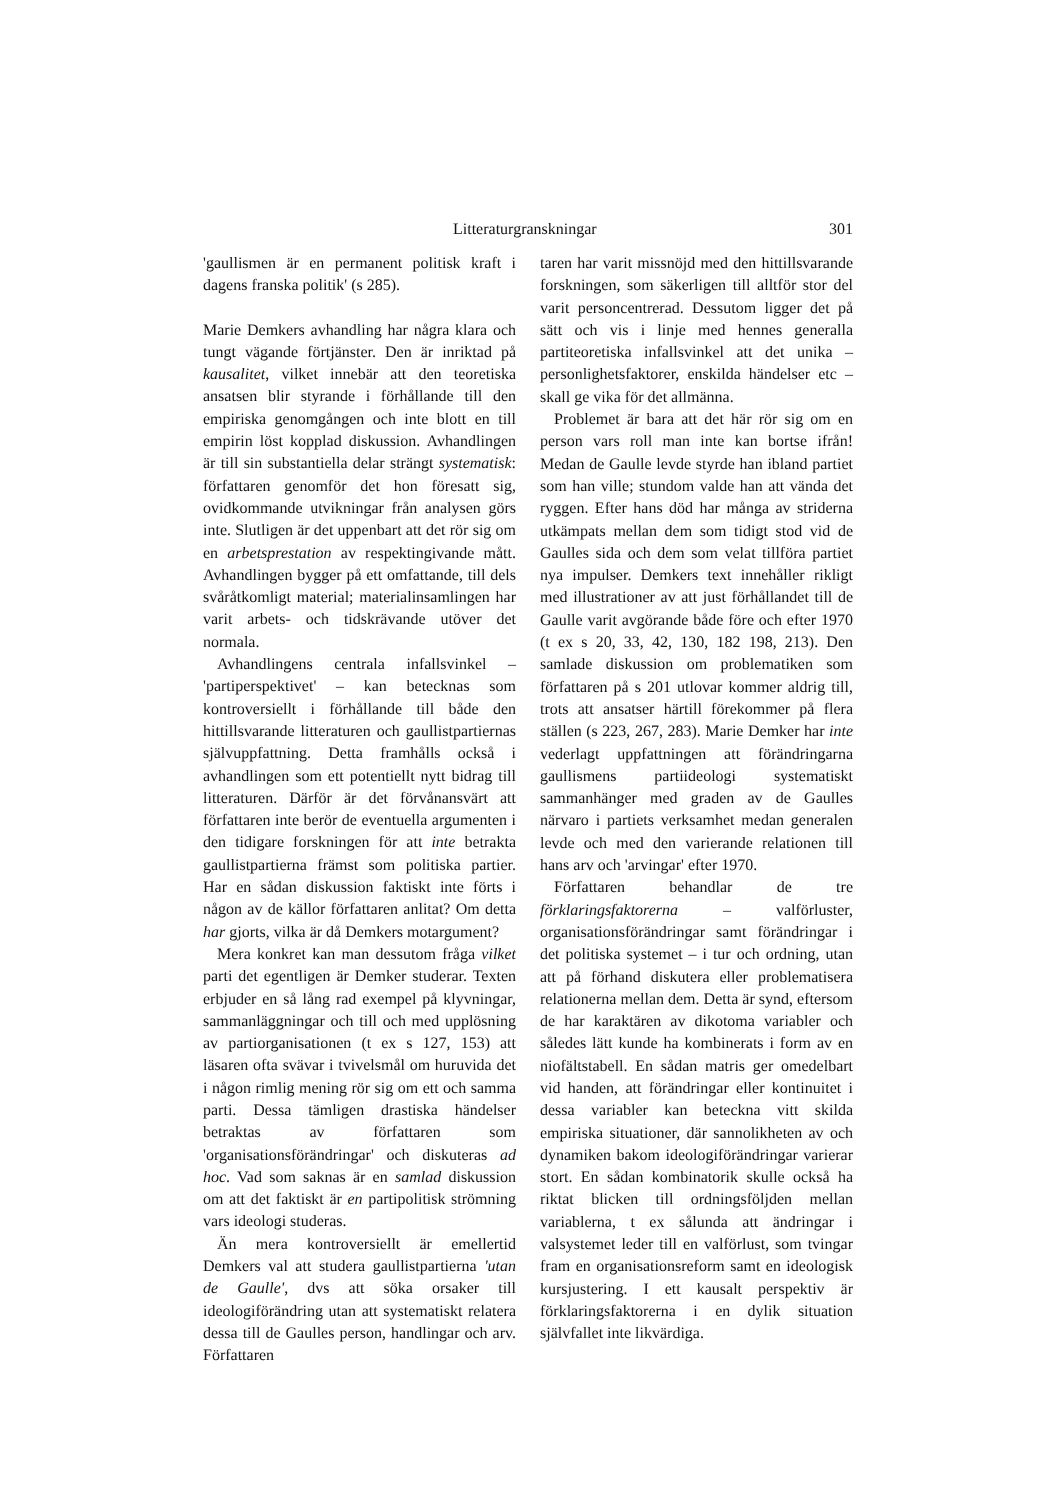Litteraturgranskningar 301
'gaullismen är en permanent politisk kraft i dagens franska politik' (s 285).
Marie Demkers avhandling har några klara och tungt vägande förtjänster. Den är inriktad på kausalitet, vilket innebär att den teoretiska ansatsen blir styrande i förhållande till den empiriska genomgången och inte blott en till empirin löst kopplad diskussion. Avhandlingen är till sin substantiella delar strängt systematisk: författaren genomför det hon föresatt sig, ovidkommande utvikningar från analysen görs inte. Slutligen är det uppenbart att det rör sig om en arbetsprestation av respektingivande mått. Avhandlingen bygger på ett omfattande, till dels svåråtkomligt material; materialinsamlingen har varit arbets- och tidskrävande utöver det normala.
Avhandlingens centrala infallsvinkel – 'partiperspektivet' – kan betecknas som kontroversiellt i förhållande till både den hittillsvarande litteraturen och gaullistpartiernas självuppfattning. Detta framhålls också i avhandlingen som ett potentiellt nytt bidrag till litteraturen. Därför är det förvånansvärt att författaren inte berör de eventuella argumenten i den tidigare forskningen för att inte betrakta gaullistpartierna främst som politiska partier. Har en sådan diskussion faktiskt inte förts i någon av de källor författaren anlitat? Om detta har gjorts, vilka är då Demkers motargument?
Mera konkret kan man dessutom fråga vilket parti det egentligen är Demker studerar. Texten erbjuder en så lång rad exempel på klyvningar, sammanläggningar och till och med upplösning av partiorganisationen (t ex s 127, 153) att läsaren ofta svävar i tvivelsmål om huruvida det i någon rimlig mening rör sig om ett och samma parti. Dessa tämligen drastiska händelser betraktas av författaren som 'organisationsförändringar' och diskuteras ad hoc. Vad som saknas är en samlad diskussion om att det faktiskt är en partipolitisk strömning vars ideologi studeras.
Än mera kontroversiellt är emellertid Demkers val att studera gaullistpartierna 'utan de Gaulle', dvs att söka orsaker till ideologiförändring utan att systematiskt relatera dessa till de Gaulles person, handlingar och arv. Författaren
taren har varit missnöjd med den hittillsvarande forskningen, som säkerligen till alltför stor del varit personcentrerad. Dessutom ligger det på sätt och vis i linje med hennes generalla partiteoretiska infallsvinkel att det unika – personlighetsfaktorer, enskilda händelser etc – skall ge vika för det allmänna.
Problemet är bara att det här rör sig om en person vars roll man inte kan bortse ifrån! Medan de Gaulle levde styrde han ibland partiet som han ville; stundom valde han att vända det ryggen. Efter hans död har många av striderna utkämpats mellan dem som tidigt stod vid de Gaulles sida och dem som velat tillföra partiet nya impulser. Demkers text innehåller rikligt med illustrationer av att just förhållandet till de Gaulle varit avgörande både före och efter 1970 (t ex s 20, 33, 42, 130, 182 198, 213). Den samlade diskussion om problematiken som författaren på s 201 utlovar kommer aldrig till, trots att ansatser härtill förekommer på flera ställen (s 223, 267, 283). Marie Demker har inte vederlagt uppfattningen att förändringarna gaullismens partiideologi systematiskt sammanhänger med graden av de Gaulles närvaro i partiets verksamhet medan generalen levde och med den varierande relationen till hans arv och 'arvingar' efter 1970.
Författaren behandlar de tre förklaringsfaktorerna – valförluster, organisationsförändringar samt förändringar i det politiska systemet – i tur och ordning, utan att på förhand diskutera eller problematisera relationerna mellan dem. Detta är synd, eftersom de har karaktären av dikotoma variabler och således lätt kunde ha kombinerats i form av en niofältstabell. En sådan matris ger omedelbart vid handen, att förändringar eller kontinuitet i dessa variabler kan beteckna vitt skilda empiriska situationer, där sannolikheten av och dynamiken bakom ideologiförändringar varierar stort. En sådan kombinatorik skulle också ha riktat blicken till ordningsföljden mellan variablerna, t ex sålunda att ändringar i valsystemet leder till en valförlust, som tvingar fram en organisationsreform samt en ideologisk kursjustering. I ett kausalt perspektiv är förklaringsfaktorerna i en dylik situation självfallet inte likvärdiga.